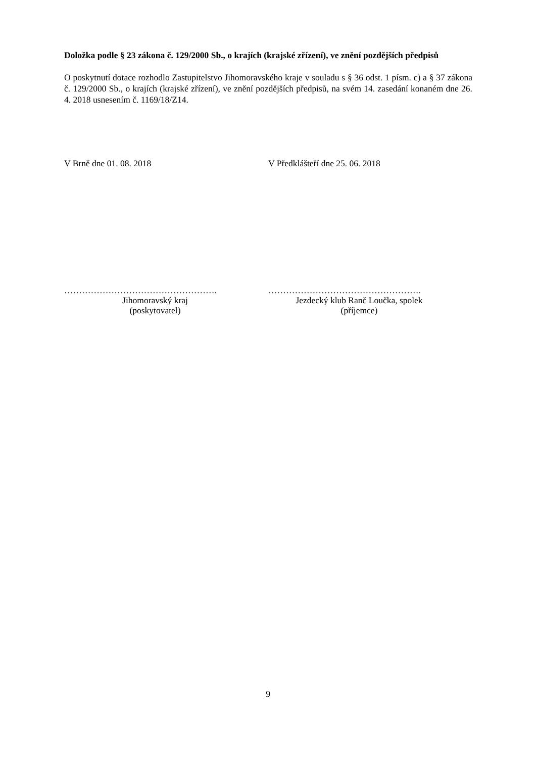Doložka podle § 23 zákona č. 129/2000 Sb., o krajích (krajské zřízení), ve znění pozdějších předpisů
O poskytnutí dotace rozhodlo Zastupitelstvo Jihomoravského kraje v souladu s § 36 odst. 1 písm. c) a § 37 zákona č. 129/2000 Sb., o krajích (krajské zřízení), ve znění pozdějších předpisů, na svém 14. zasedání konaném dne 26. 4. 2018 usnesením č. 1169/18/Z14.
V Brně dne 01. 08. 2018 V Předklášteří dne 25. 06. 2018
…………………………………………….
Jihomoravský kraj
(poskytovatel)
…………………………………………….
Jezdecký klub Ranč Loučka, spolek
(příjemce)
9